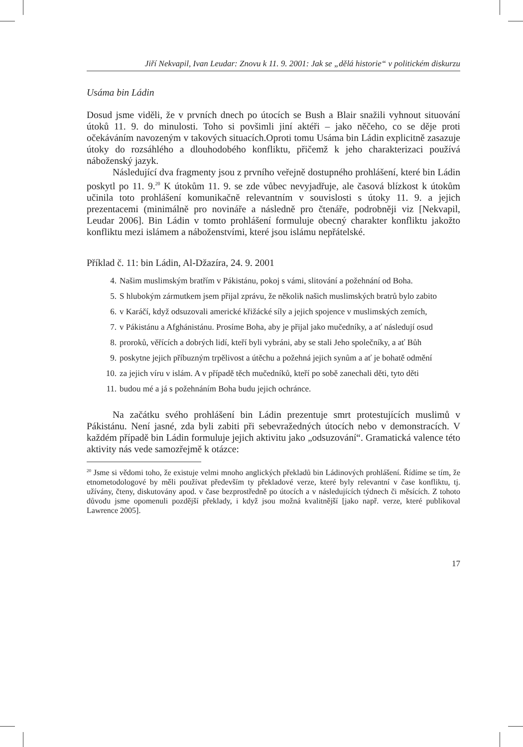Jiří Nekvapil, Ivan Leudar: Znovu k 11. 9. 2001: Jak se „dělá historie“ v politickém diskurzu
Usáma bin Ládin
Dosud jsme viděli, že v prvních dnech po útocích se Bush a Blair snažili vyhnout situování útoků 11. 9. do minulosti. Toho si povšimli jiní aktéři – jako něčeho, co se děje proti očekáváním navozeným v takových situacích.Oproti tomu Usáma bin Ládin explicitně zasazuje útoky do rozsáhlého a dlouhodobého konfliktu, přičemž k jeho charakterizaci používá náboženský jazyk.
Následující dva fragmenty jsou z prvního veřejně dostupného prohlášení, které bin Ládin poskytl po 11. 9.<sup>20</sup> K útokům 11. 9. se zde vůbec nevyjadřuje, ale časová blízkost k útokům učinila toto prohlášení komunikačně relevantním v souvislosti s útoky 11. 9. a jejich prezentacemi (minimálně pro novináře a následně pro čtenáře, podrobněji viz [Nekvapil, Leudar 2006]. Bin Ládin v tomto prohlášení formuluje obecný charakter konfliktu jakožto konfliktu mezi islámem a náboženstvími, které jsou islámu nepřátelské.
Příklad č. 11: bin Ládin, Al-Džazíra, 24. 9. 2001
4. Našim muslimským bratřím v Pákistánu, pokoj s vámi, slitování a požehnání od Boha.
5. S hlubokým zármutkem jsem přijal zprávu, že několik našich muslimských bratrů bylo zabito
6. v Karáčí, když odsuzovali americké křižácké síly a jejich spojence v muslimských zemích,
7. v Pákistánu a Afghánistánu. Prosíme Boha, aby je přijal jako mučedníky, a ať následují osud
8. proroků, věřících a dobrých lidí, kteří byli vybráni, aby se stali Jeho společníky, a ať Bůh
9. poskytne jejich příbuzným trpělivost a útěchu a požehná jejich synům a ať je bohatě odmění
10. za jejich víru v islám. A v případě těch mučedníků, kteří po sobě zanechali děti, tyto děti
11. budou mé a já s požehnáním Boha budu jejich ochránce.
Na začátku svého prohlášení bin Ládin prezentuje smrt protestujících muslimů v Pákistánu. Není jasné, zda byli zabiti při sebevražedných útocích nebo v demonstracích. V každém případě bin Ládin formuluje jejich aktivitu jako „odsuzování“. Gramatická valence této aktivity nás vede samozřejmě k otázce:
<sup>20</sup> Jsme si vědomi toho, že existuje velmi mnoho anglických překladů bin Ládinových prohlášení. Řídíme se tím, že etnometodologové by měli používat především ty překladové verze, které byly relevantní v čase konfliktu, tj. užívány, čteny, diskutovány apod. v čase bezprostředně po útocích a v následujících týdnech či měsících. Z tohoto důvodu jsme opomenuli pozdější překlady, i když jsou možná kvalitnější [jako např. verze, které publikoval Lawrence 2005].
17